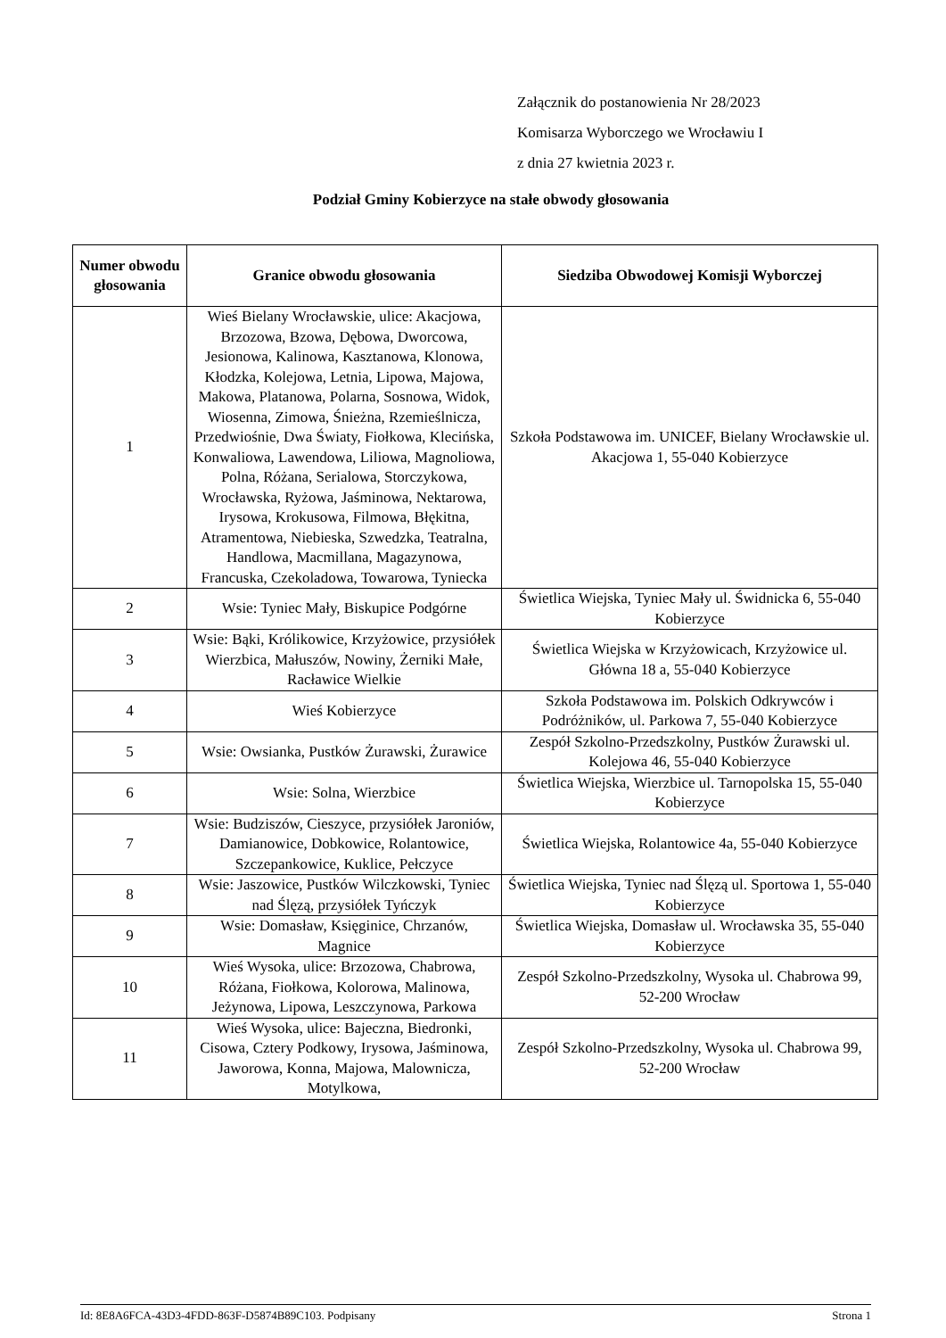Załącznik do postanowienia Nr 28/2023
Komisarza Wyborczego we Wrocławiu I
z dnia 27 kwietnia 2023 r.
Podział Gminy Kobierzyce na stałe obwody głosowania
| Numer obwodu głosowania | Granice obwodu głosowania | Siedziba Obwodowej Komisji Wyborczej |
| --- | --- | --- |
| 1 | Wieś Bielany Wrocławskie, ulice: Akacjowa, Brzozowa, Bzowa, Dębowa, Dworcowa, Jesionowa, Kalinowa, Kasztanowa, Klonowa, Kłodzka, Kolejowa, Letnia, Lipowa, Majowa, Makowa, Platanowa, Polarna, Sosnowa, Widok, Wiosenna, Zimowa, Śnieżna, Rzemieślnicza, Przedwiośnie, Dwa Światy, Fiołkowa, Klecińska, Konwaliowa, Lawendowa, Liliowa, Magnoliowa, Polna, Różana, Serialowa, Storczykowa, Wrocławska, Ryżowa, Jaśminowa, Nektarowa, Irysowa, Krokusowa, Filmowa, Błękitna, Atramentowa, Niebieska, Szwedzka, Teatralna, Handlowa, Macmillana, Magazynowa, Francuska, Czekoladowa, Towarowa, Tyniecka | Szkoła Podstawowa im. UNICEF, Bielany Wrocławskie ul. Akacjowa 1, 55-040 Kobierzyce |
| 2 | Wsie: Tyniec Mały, Biskupice Podgórne | Świetlica Wiejska, Tyniec Mały ul. Świdnicka 6, 55-040 Kobierzyce |
| 3 | Wsie: Bąki, Królikowice, Krzyżowice, przysiółek Wierzbica, Małuszów, Nowiny, Żerniki Małe, Racławice Wielkie | Świetlica Wiejska w Krzyżowicach, Krzyżowice ul. Główna 18 a, 55-040 Kobierzyce |
| 4 | Wieś Kobierzyce | Szkoła Podstawowa im. Polskich Odkrywców i Podróżników, ul. Parkowa 7, 55-040 Kobierzyce |
| 5 | Wsie: Owsianka, Pustków Żurawski, Żurawice | Zespół Szkolno-Przedszkolny, Pustków Żurawski ul. Kolejowa 46, 55-040 Kobierzyce |
| 6 | Wsie: Solna, Wierzbice | Świetlica Wiejska, Wierzbice ul. Tarnopolska 15, 55-040 Kobierzyce |
| 7 | Wsie: Budziszów, Cieszyce, przysiółek Jaroniów, Damianowice, Dobkowice, Rolantowice, Szczepankowice, Kuklice, Pełczyce | Świetlica Wiejska, Rolantowice 4a, 55-040 Kobierzyce |
| 8 | Wsie: Jaszowice, Pustków Wilczkowski, Tyniec nad Ślęzą, przysiółek Tyńczyk | Świetlica Wiejska, Tyniec nad Ślęzą ul. Sportowa 1, 55-040 Kobierzyce |
| 9 | Wsie: Domasław, Księginice, Chrzanów, Magnice | Świetlica Wiejska, Domasław ul. Wrocławska 35, 55-040 Kobierzyce |
| 10 | Wieś Wysoka, ulice: Brzozowa, Chabrowa, Różana, Fiołkowa, Kolorowa, Malinowa, Jeżynowa, Lipowa, Leszczynowa, Parkowa | Zespół Szkolno-Przedszkolny, Wysoka ul. Chabrowa 99, 52-200 Wrocław |
| 11 | Wieś Wysoka, ulice: Bajeczna, Biedronki, Cisowa, Cztery Podkowy, Irysowa, Jaśminowa, Jaworowa, Konna, Majowa, Malownicza, Motylkowa, | Zespół Szkolno-Przedszkolny, Wysoka ul. Chabrowa 99, 52-200 Wrocław |
Id: 8E8A6FCA-43D3-4FDD-863F-D5874B89C103. Podpisany Strona 1